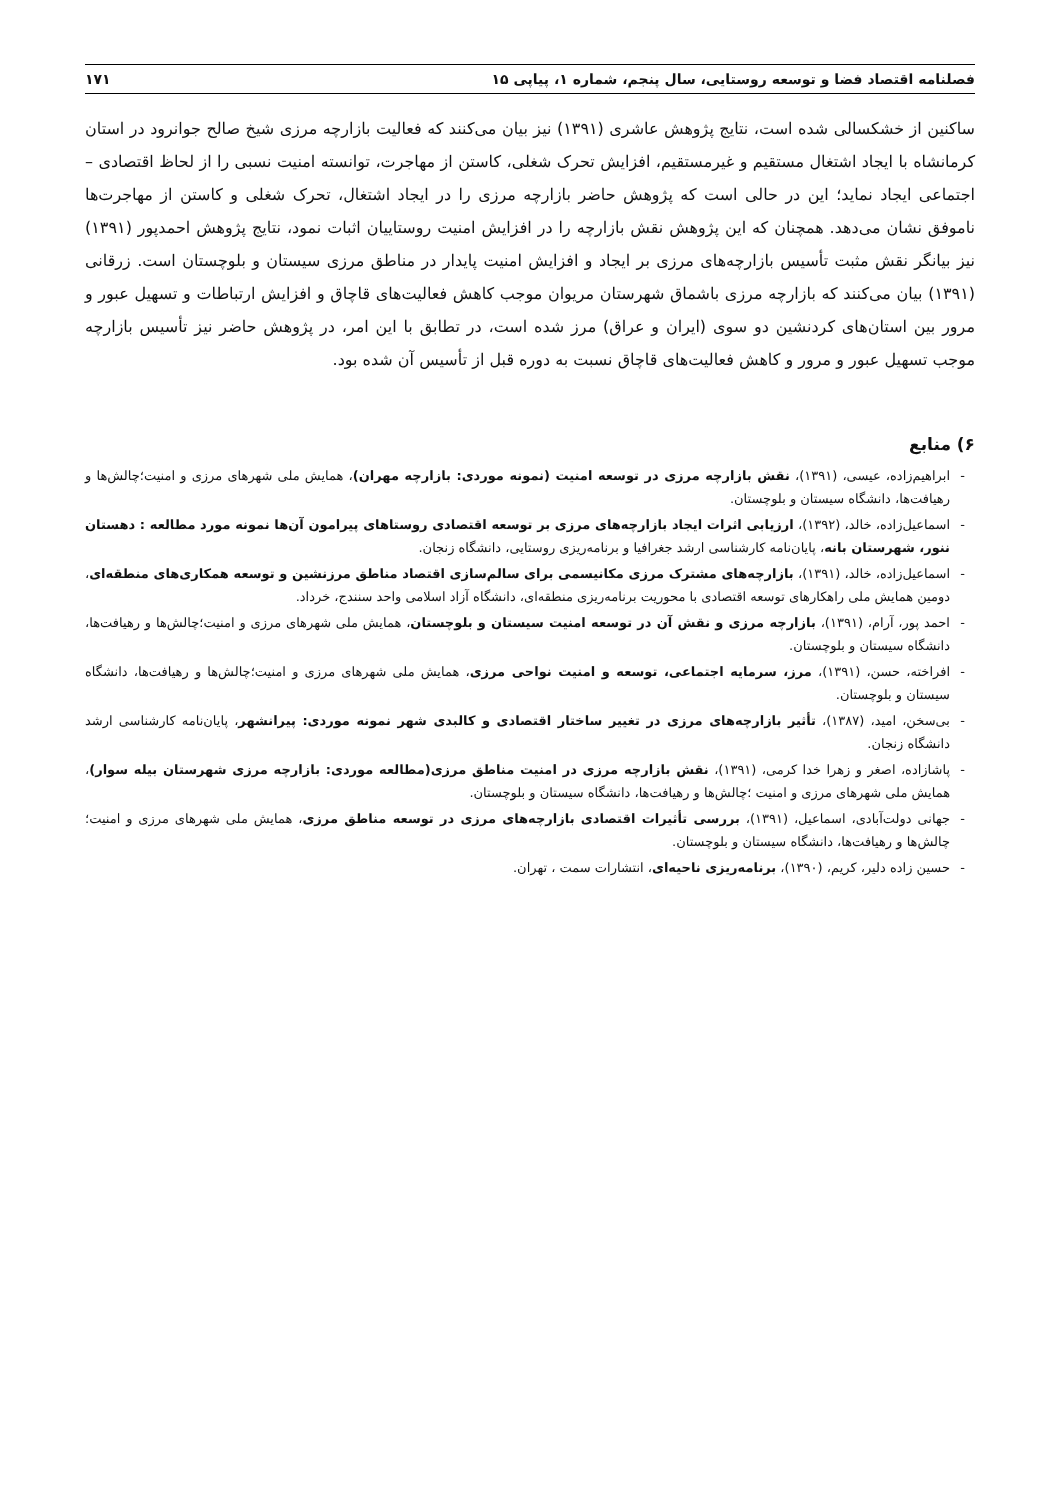فصلنامه اقتصاد فضا و توسعه روستایی، سال پنجم، شماره ۱، پیاپی ۱۵ ۱۷۱
ساکنین از خشکسالی شده است، نتایج پژوهش عاشری (۱۳۹۱) نیز بیان می‌کنند که فعالیت بازارچه مرزی شیخ صالح جوانرود در استان کرمانشاه با ایجاد اشتغال مستقیم و غیرمستقیم، افزایش تحرک شغلی، کاستن از مهاجرت، توانسته امنیت نسبی را از لحاظ اقتصادی – اجتماعی ایجاد نماید؛ این در حالی است که پژوهش حاضر بازارچه مرزی را در ایجاد اشتغال، تحرک شغلی و کاستن از مهاجرت‌ها ناموفق نشان می‌دهد. همچنان که این پژوهش نقش بازارچه را در افزایش امنیت روستاییان اثبات نمود، نتایج پژوهش احمدپور (۱۳۹۱) نیز بیانگر نقش مثبت تأسیس بازارچه‌های مرزی بر ایجاد و افزایش امنیت پایدار در مناطق مرزی سیستان و بلوچستان است. زرقانی (۱۳۹۱) بیان می‌کنند که بازارچه مرزی باشماق شهرستان مریوان موجب کاهش فعالیت‌های قاچاق و افزایش ارتباطات و تسهیل عبور و مرور بین استان‌های کردنشین دو سوی (ایران و عراق) مرز شده است، در تطابق با این امر، در پژوهش حاضر نیز تأسیس بازارچه موجب تسهیل عبور و مرور و کاهش فعالیت‌های قاچاق نسبت به دوره قبل از تأسیس آن شده بود.
۶) منابع
- ابراهیم‌زاده، عیسی، (۱۳۹۱)، نقش بازارچه مرزی در توسعه امنیت (نمونه موردی: بازارچه مهران)، همایش ملی شهرهای مرزی و امنیت؛چالش‌ها و رهیافت‌ها، دانشگاه سیستان و بلوچستان.
- اسماعیل‌زاده، خالد، (۱۳۹۲)، ارزیابی اثرات ایجاد بازارچه‌های مرزی بر توسعه اقتصادی روستاهای پیرامون آن‌ها نمونه مورد مطالعه : دهستان ننور، شهرستان بانه، پایان‌نامه کارشناسی ارشد جغرافیا و برنامه‌ریزی روستایی، دانشگاه زنجان.
- اسماعیل‌زاده، خالد، (۱۳۹۱)، بازارچه‌های مشترک مرزی مکانیسمی برای سالم‌سازی اقتصاد مناطق مرزنشین و توسعه همکاری‌های منطقه‌ای، دومین همایش ملی راهکارهای توسعه اقتصادی با محوریت برنامه‌ریزی منطقه‌ای، دانشگاه آزاد اسلامی واحد سنندج، خرداد.
- احمد پور، آرام، (۱۳۹۱)، بازارچه مرزی و نقش آن در توسعه امنیت سیستان و بلوچستان، همایش ملی شهرهای مرزی و امنیت؛چالش‌ها و رهیافت‌ها، دانشگاه سیستان و بلوچستان.
- افراخته، حسن، (۱۳۹۱)، مرز، سرمایه اجتماعی، توسعه و امنیت نواحی مرزی، همایش ملی شهرهای مرزی و امنیت؛چالش‌ها و رهیافت‌ها، دانشگاه سیستان و بلوچستان.
- بی‌سخن، امید، (۱۳۸۷)، تأثیر بازارچه‌های مرزی در تغییر ساختار اقتصادی و کالبدی شهر نمونه موردی: پیرانشهر، پایان‌نامه کارشناسی ارشد دانشگاه زنجان.
- پاشازاده، اصغر و زهرا خدا کرمی، (۱۳۹۱)، نقش بازارچه مرزی در امنیت مناطق مرزی(مطالعه موردی: بازارچه مرزی شهرستان بیله سوار)، همایش ملی شهرهای مرزی و امنیت ؛چالش‌ها و رهیافت‌ها، دانشگاه سیستان و بلوچستان.
- جهانی دولت‌آبادی، اسماعیل، (۱۳۹۱)، بررسی تأثیرات اقتصادی بازارچه‌های مرزی در توسعه مناطق مرزی، همایش ملی شهرهای مرزی و امنیت؛چالش‌ها و رهیافت‌ها، دانشگاه سیستان و بلوچستان.
- حسین زاده دلیر، کریم، (۱۳۹۰)، برنامه‌ریزی ناحیه‌ای، انتشارات سمت ، تهران.